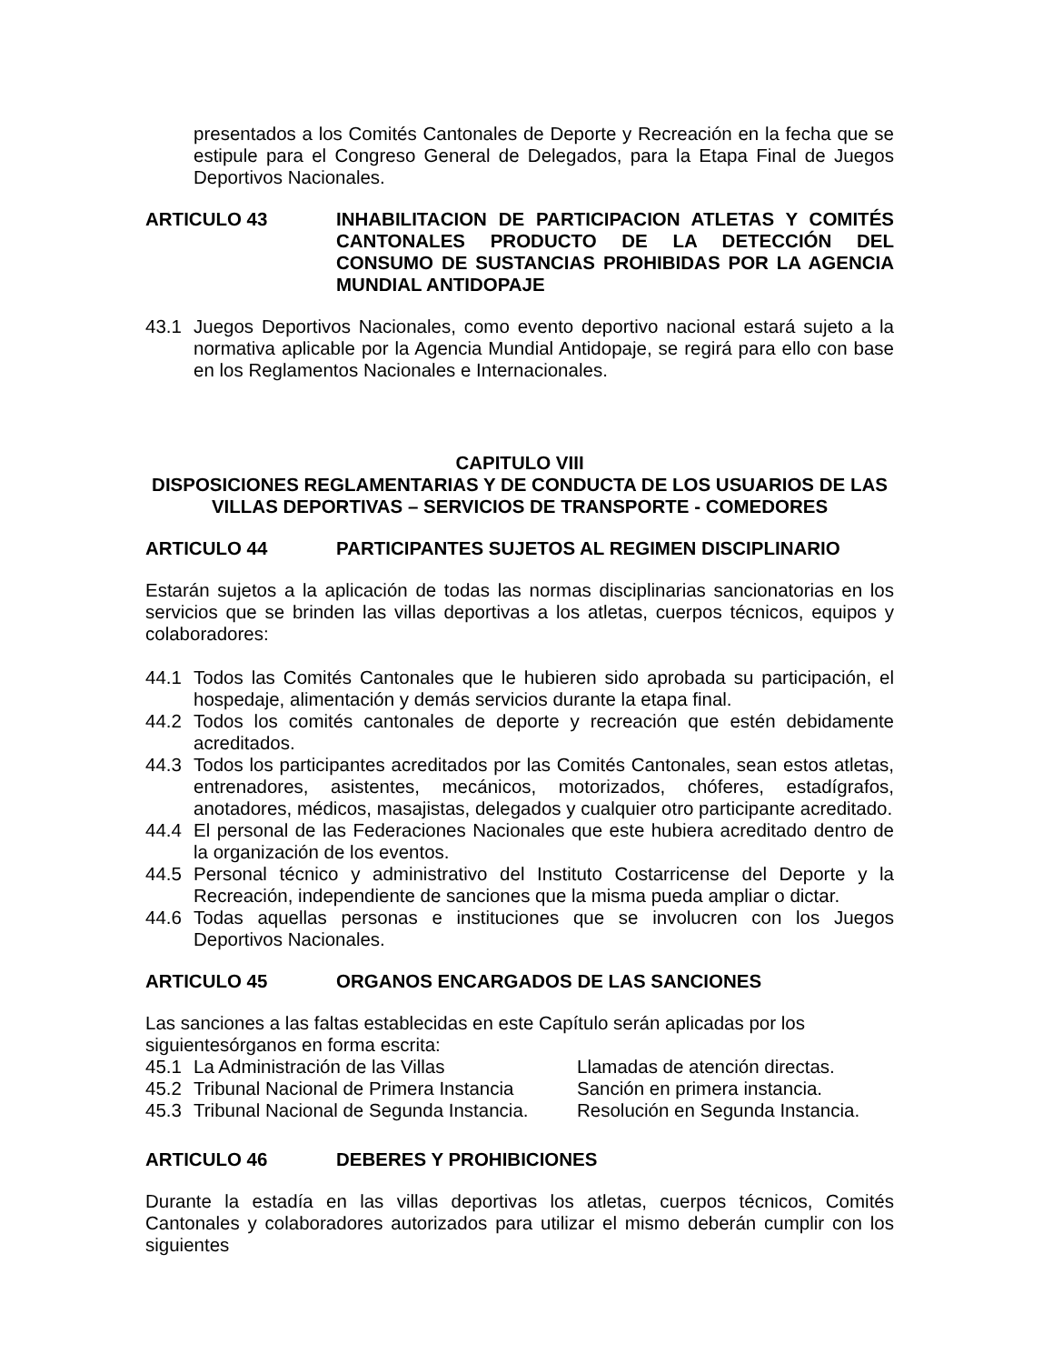presentados a los Comités Cantonales de Deporte y Recreación en la fecha que se estipule para el Congreso General de Delegados, para la Etapa Final de Juegos Deportivos Nacionales.
ARTICULO 43 INHABILITACION DE PARTICIPACION ATLETAS Y COMITÉS CANTONALES PRODUCTO DE LA DETECCIÓN DEL CONSUMO DE SUSTANCIAS PROHIBIDAS POR LA AGENCIA MUNDIAL ANTIDOPAJE
43.1 Juegos Deportivos Nacionales, como evento deportivo nacional estará sujeto a la normativa aplicable por la Agencia Mundial Antidopaje, se regirá para ello con base en los Reglamentos Nacionales e Internacionales.
CAPITULO VIII
DISPOSICIONES REGLAMENTARIAS Y DE CONDUCTA DE LOS USUARIOS DE LAS VILLAS DEPORTIVAS – SERVICIOS DE TRANSPORTE - COMEDORES
ARTICULO 44 PARTICIPANTES SUJETOS AL REGIMEN DISCIPLINARIO
Estarán sujetos a la aplicación de todas las normas disciplinarias sancionatorias en los servicios que se brinden las villas deportivas a los atletas, cuerpos técnicos, equipos y colaboradores:
44.1 Todos las Comités Cantonales que le hubieren sido aprobada su participación, el hospedaje, alimentación y demás servicios durante la etapa final.
44.2 Todos los comités cantonales de deporte y recreación que estén debidamente acreditados.
44.3 Todos los participantes acreditados por las Comités Cantonales, sean estos atletas, entrenadores, asistentes, mecánicos, motorizados, chóferes, estadígrafos, anotadores, médicos, masajistas, delegados y cualquier otro participante acreditado.
44.4 El personal de las Federaciones Nacionales que este hubiera acreditado dentro de la organización de los eventos.
44.5 Personal técnico y administrativo del Instituto Costarricense del Deporte y la Recreación, independiente de sanciones que la misma pueda ampliar o dictar.
44.6 Todas aquellas personas e instituciones que se involucren con los Juegos Deportivos Nacionales.
ARTICULO 45 ORGANOS ENCARGADOS DE LAS SANCIONES
Las sanciones a las faltas establecidas en este Capítulo serán aplicadas por los siguientesórganos en forma escrita:
45.1 La Administración de las Villas Llamadas de atención directas.
45.2 Tribunal Nacional de Primera Instancia Sanción en primera instancia.
45.3 Tribunal Nacional de Segunda Instancia. Resolución en Segunda Instancia.
ARTICULO 46 DEBERES Y PROHIBICIONES
Durante la estadía en las villas deportivas los atletas, cuerpos técnicos, Comités Cantonales y colaboradores autorizados para utilizar el mismo deberán cumplir con los siguientes